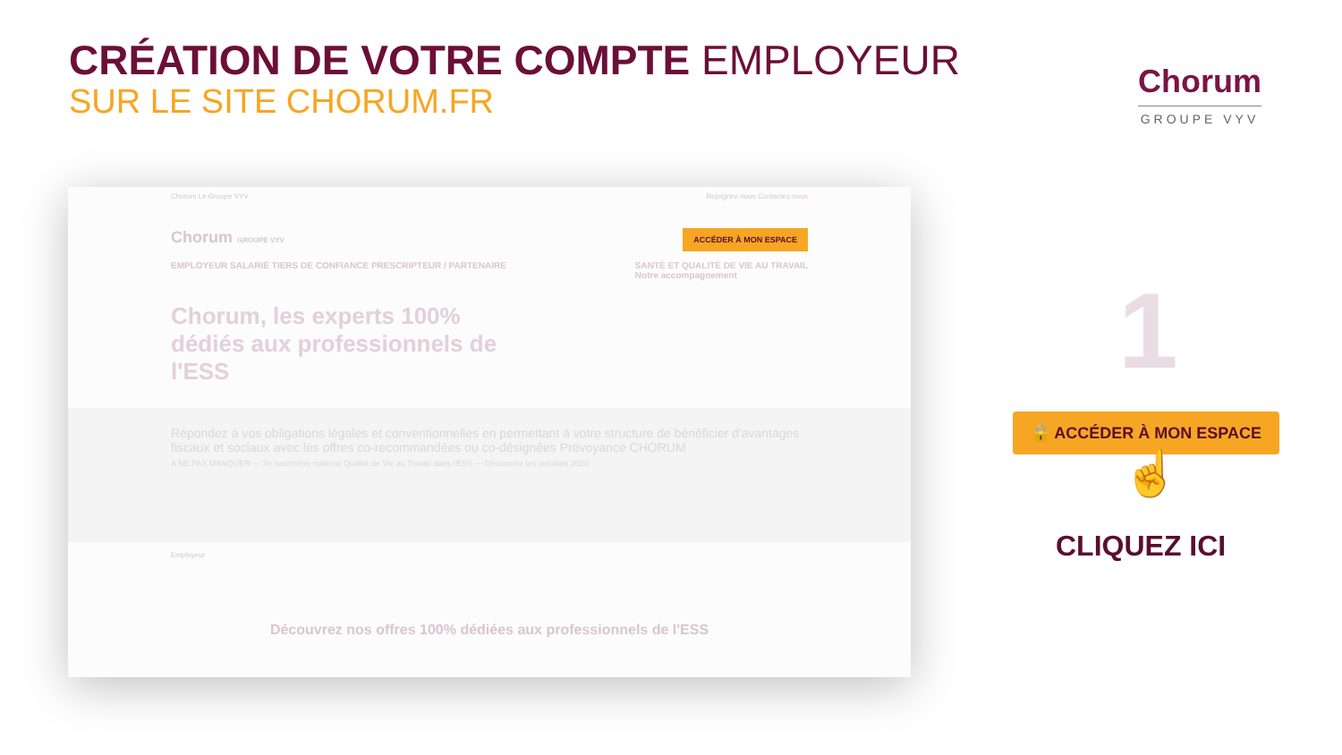CRÉATION DE VOTRE COMPTE EMPLOYEUR
SUR LE SITE CHORUM.FR
Chorum
GROUPE VYV
Chorum Le Groupe VYV Rejoignez-nous Contactez-nous
Chorum GROUPE VYV ACCÉDER À MON ESPACE
EMPLOYEUR SALARIÉ TIERS DE CONFIANCE PRESCRIPTEUR / PARTENAIRE SANTÉ ET QUALITÉ DE VIE AU TRAVAIL
Notre accompagnement
Chorum, les experts 100% dédiés aux professionnels de l'ESS
Répondez à vos obligations légales et conventionnelles en permettant à votre structure de bénéficier d'avantages fiscaux et sociaux avec les offres co-recommandées ou co-désignées Prévoyance CHORUM
A NE PAS MANQUER — 3e baromètre national Qualité de Vie au Travail dans l'ESS — Découvrez les résultats 2020
Employeur
Découvrez nos offres 100% dédiées aux professionnels de l'ESS
1
🔒 ACCÉDER À MON ESPACE
☝
CLIQUEZ ICI